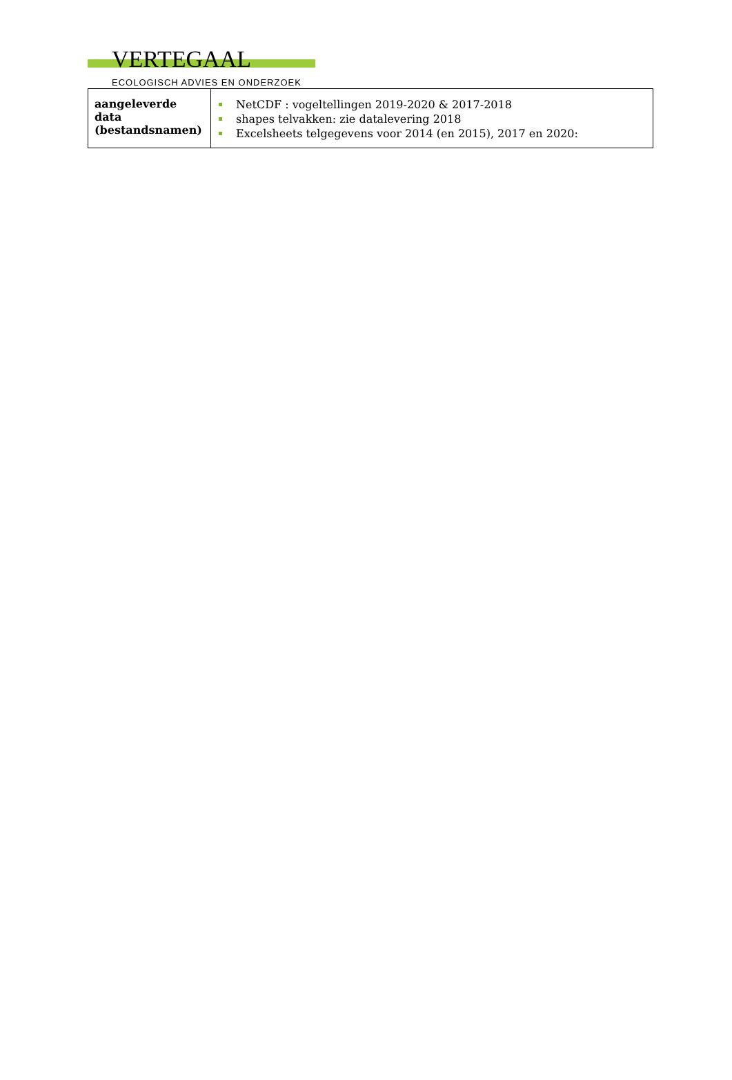VERTEGAAL
ECOLOGISCH ADVIES EN ONDERZOEK
| aangeleverde data (bestandsnamen) | NetCDF : vogeltellingen 2019-2020 & 2017-2018 shapes telvakken: zie datalevering 2018 Excelsheets telgegevens voor 2014 (en 2015), 2017 en 2020: |